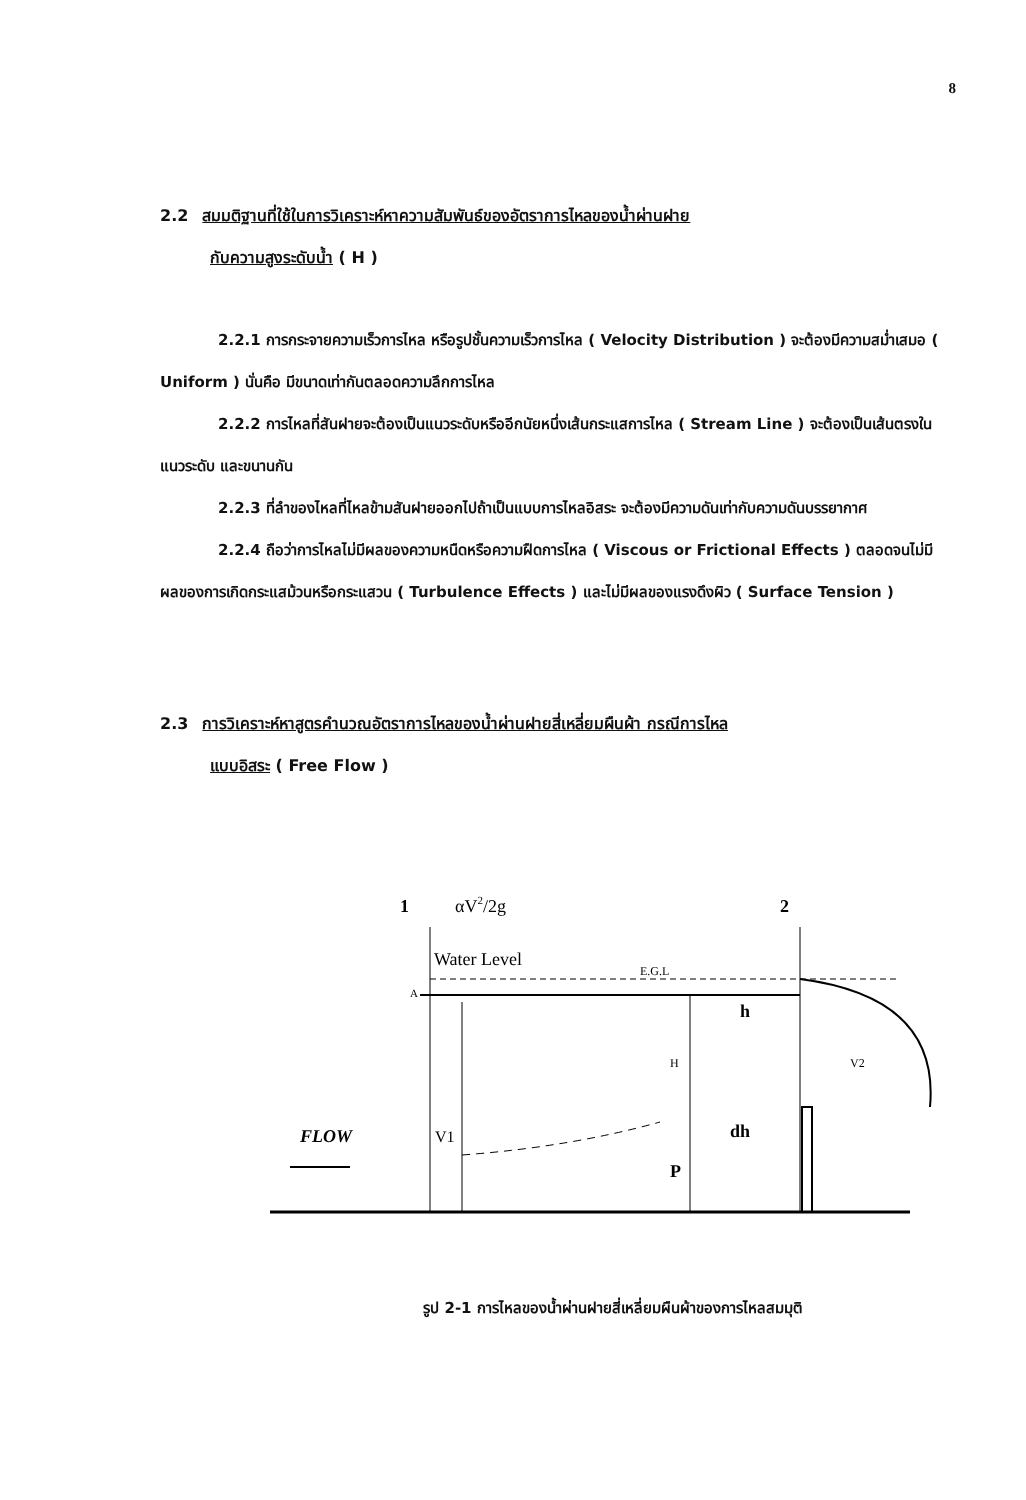8
2.2 สมมติฐานที่ใช้ในการวิเคราะห์หาความสัมพันธ์ของอัตราการไหลของน้ำผ่านฝาย
กับความสูงระดับน้ำ ( H )
2.2.1 การกระจายความเร็วการไหล หรือรูปชั้นความเร็วการไหล ( Velocity Distribution ) จะต้องมีความสม่ำเสมอ ( Uniform ) นั่นคือ มีขนาดเท่ากันตลอดความลึกการไหล
2.2.2 การไหลที่สันฝายจะต้องเป็นแนวระดับหรืออีกนัยหนึ่งเส้นกระแสการไหล ( Stream Line ) จะต้องเป็นเส้นตรงในแนวระดับ และขนานกัน
2.2.3 ที่ลำของไหลที่ไหลข้ามสันฝายออกไปถ้าเป็นแบบการไหลอิสระ จะต้องมีความดันเท่ากับความดันบรรยากาศ
2.2.4 ถือว่าการไหลไม่มีผลของความหนืดหรือความฝืดการไหล ( Viscous or Frictional Effects ) ตลอดจนไม่มีผลของการเกิดกระแสม้วนหรือกระแสวน ( Turbulence Effects ) และไม่มีผลของแรงดึงผิว ( Surface Tension )
2.3 การวิเคราะห์หาสูตรคำนวณอัตราการไหลของน้ำผ่านฝายสี่เหลี่ยมผืนผ้า กรณีการไหล
แบบอิสระ ( Free Flow )
1
αV2/2g
2
Water Level
E.G.L
A
h
H
dh
V2
V1
P
FLOW
รูป 2-1 การไหลของน้ำผ่านฝายสี่เหลี่ยมผืนผ้าของการไหลสมมุติ